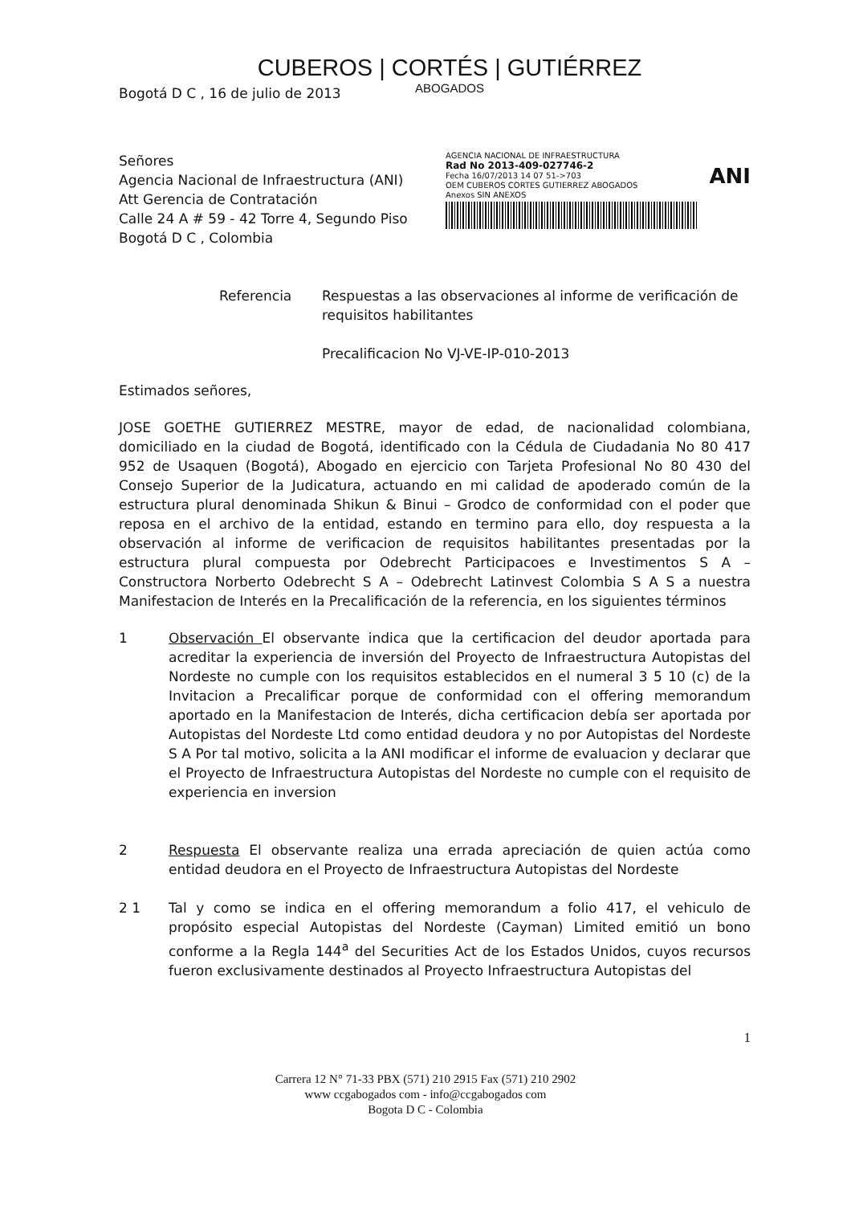CUBEROS | CORTÉS | GUTIÉRREZ
ABOGADOS
Bogotá D C , 16 de julio de 2013
Señores
Agencia Nacional de Infraestructura (ANI)
Att Gerencia de Contratación
Calle 24 A # 59 - 42 Torre 4, Segundo Piso
Bogotá D C , Colombia
AGENCIA NACIONAL DE INFRAESTRUCTURA
Rad No 2013-409-027746-2
Fecha 16/07/2013 14 07 51->703 ANI
OEM CUBEROS CORTES GUTIERREZ ABOGADOS
Anexos SIN ANEXOS
Referencia Respuestas a las observaciones al informe de verificación de requisitos habilitantes
Precalificacion No VJ-VE-IP-010-2013
Estimados señores,
JOSE GOETHE GUTIERREZ MESTRE, mayor de edad, de nacionalidad colombiana, domiciliado en la ciudad de Bogotá, identificado con la Cédula de Ciudadania No 80 417 952 de Usaquen (Bogotá), Abogado en ejercicio con Tarjeta Profesional No 80 430 del Consejo Superior de la Judicatura, actuando en mi calidad de apoderado común de la estructura plural denominada Shikun & Binui – Grodco de conformidad con el poder que reposa en el archivo de la entidad, estando en termino para ello, doy respuesta a la observación al informe de verificacion de requisitos habilitantes presentadas por la estructura plural compuesta por Odebrecht Participacoes e Investimentos S A – Constructora Norberto Odebrecht S A – Odebrecht Latinvest Colombia S A S a nuestra Manifestacion de Interés en la Precalificación de la referencia, en los siguientes términos
1 Observación El observante indica que la certificacion del deudor aportada para acreditar la experiencia de inversión del Proyecto de Infraestructura Autopistas del Nordeste no cumple con los requisitos establecidos en el numeral 3 5 10 (c) de la Invitacion a Precalificar porque de conformidad con el offering memorandum aportado en la Manifestacion de Interés, dicha certificacion debía ser aportada por Autopistas del Nordeste Ltd como entidad deudora y no por Autopistas del Nordeste S A Por tal motivo, solicita a la ANI modificar el informe de evaluacion y declarar que el Proyecto de Infraestructura Autopistas del Nordeste no cumple con el requisito de experiencia en inversion
2 Respuesta El observante realiza una errada apreciación de quien actúa como entidad deudora en el Proyecto de Infraestructura Autopistas del Nordeste
2 1 Tal y como se indica en el offering memorandum a folio 417, el vehiculo de propósito especial Autopistas del Nordeste (Cayman) Limited emitió un bono conforme a la Regla 144<sup>a</sup> del Securities Act de los Estados Unidos, cuyos recursos fueron exclusivamente destinados al Proyecto Infraestructura Autopistas del
1
Carrera 12 N° 71-33 PBX (571) 210 2915 Fax (571) 210 2902
www ccgabogados com - info@ccgabogados com
Bogota D C - Colombia